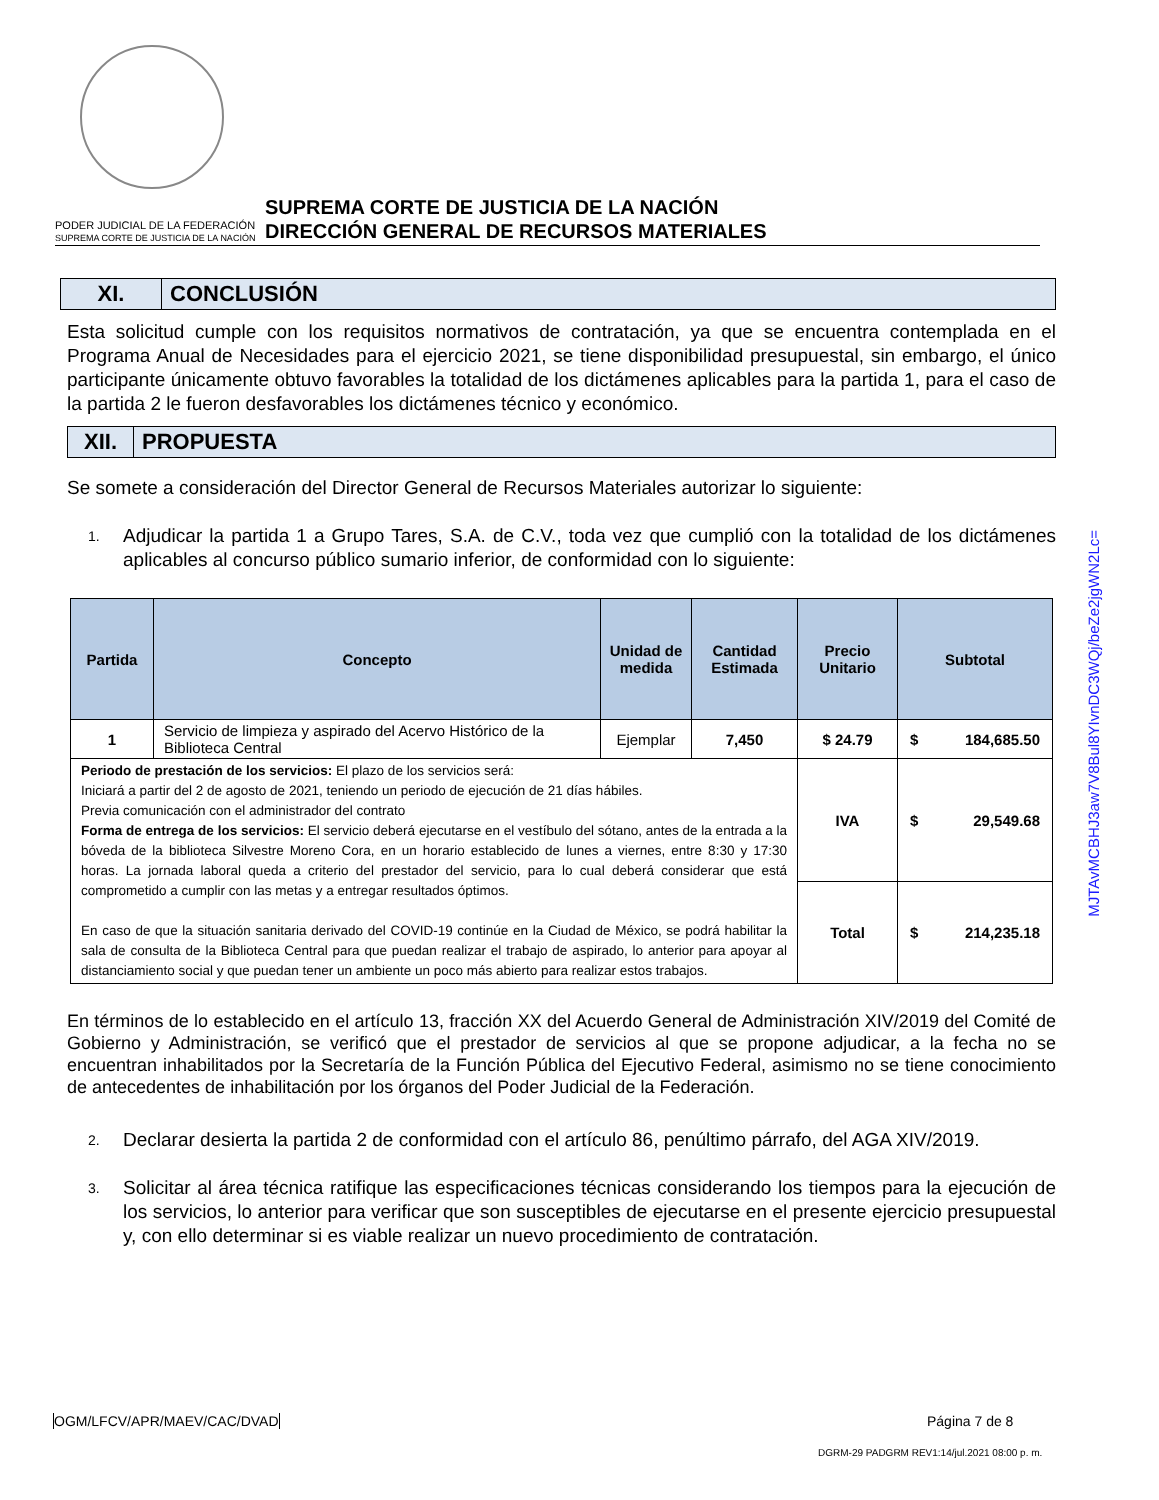PODER JUDICIAL DE LA FEDERACIÓN
SUPREMA CORTE DE JUSTICIA DE LA NACIÓN
SUPREMA CORTE DE JUSTICIA DE LA NACIÓN
DIRECCIÓN GENERAL DE RECURSOS MATERIALES
XI.
CONCLUSIÓN
Esta solicitud cumple con los requisitos normativos de contratación, ya que se encuentra contemplada en el Programa Anual de Necesidades para el ejercicio 2021, se tiene disponibilidad presupuestal, sin embargo, el único participante únicamente obtuvo favorables la totalidad de los dictámenes aplicables para la partida 1, para el caso de la partida 2 le fueron desfavorables los dictámenes técnico y económico.
XII.
PROPUESTA
Se somete a consideración del Director General de Recursos Materiales autorizar lo siguiente:
1. Adjudicar la partida 1 a Grupo Tares, S.A. de C.V., toda vez que cumplió con la totalidad de los dictámenes aplicables al concurso público sumario inferior, de conformidad con lo siguiente:
| Partida | Concepto | Unidad de medida | Cantidad Estimada | Precio Unitario | Subtotal |
| --- | --- | --- | --- | --- | --- |
| 1 | Servicio de limpieza y aspirado del Acervo Histórico de la Biblioteca Central | Ejemplar | 7,450 | $ 24.79 | $ 184,685.50 |
| Periodo de prestación de los servicios: El plazo de los servicios será: Iniciará a partir del 2 de agosto de 2021, teniendo un periodo de ejecución de 21 días hábiles. Previa comunicación con el administrador del contrato Forma de entrega de los servicios: El servicio deberá ejecutarse en el vestíbulo del sótano, antes de la entrada a la bóveda de la biblioteca Silvestre Moreno Cora, en un horario establecido de lunes a viernes, entre 8:30 y 17:30 horas. La jornada laboral queda a criterio del prestador del servicio, para lo cual deberá considerar que está comprometido a cumplir con las metas y a entregar resultados óptimos. En caso de que la situación sanitaria derivado del COVID-19 continúe en la Ciudad de México, se podrá habilitar la sala de consulta de la Biblioteca Central para que puedan realizar el trabajo de aspirado, lo anterior para apoyar al distanciamiento social y que puedan tener un ambiente un poco más abierto para realizar estos trabajos. | | | | IVA | $ 29,549.68 |
| | | | | Total | $ 214,235.18 |
En términos de lo establecido en el artículo 13, fracción XX del Acuerdo General de Administración XIV/2019 del Comité de Gobierno y Administración, se verificó que el prestador de servicios al que se propone adjudicar, a la fecha no se encuentran inhabilitados por la Secretaría de la Función Pública del Ejecutivo Federal, asimismo no se tiene conocimiento de antecedentes de inhabilitación por los órganos del Poder Judicial de la Federación.
2. Declarar desierta la partida 2 de conformidad con el artículo 86, penúltimo párrafo, del AGA XIV/2019.
3. Solicitar al área técnica ratifique las especificaciones técnicas considerando los tiempos para la ejecución de los servicios, lo anterior para verificar que son susceptibles de ejecutarse en el presente ejercicio presupuestal y, con ello determinar si es viable realizar un nuevo procedimiento de contratación.
OGM/LFCV/APR/MAEV/CAC/DVAD Página 7 de 8
DGRM-29 PADGRM REV1:14/jul.2021 08:00 p. m.
MJTAvMCBHJ3aw7V8Bul8YIvnDC3WQj/beZe2jgWN2Lc=